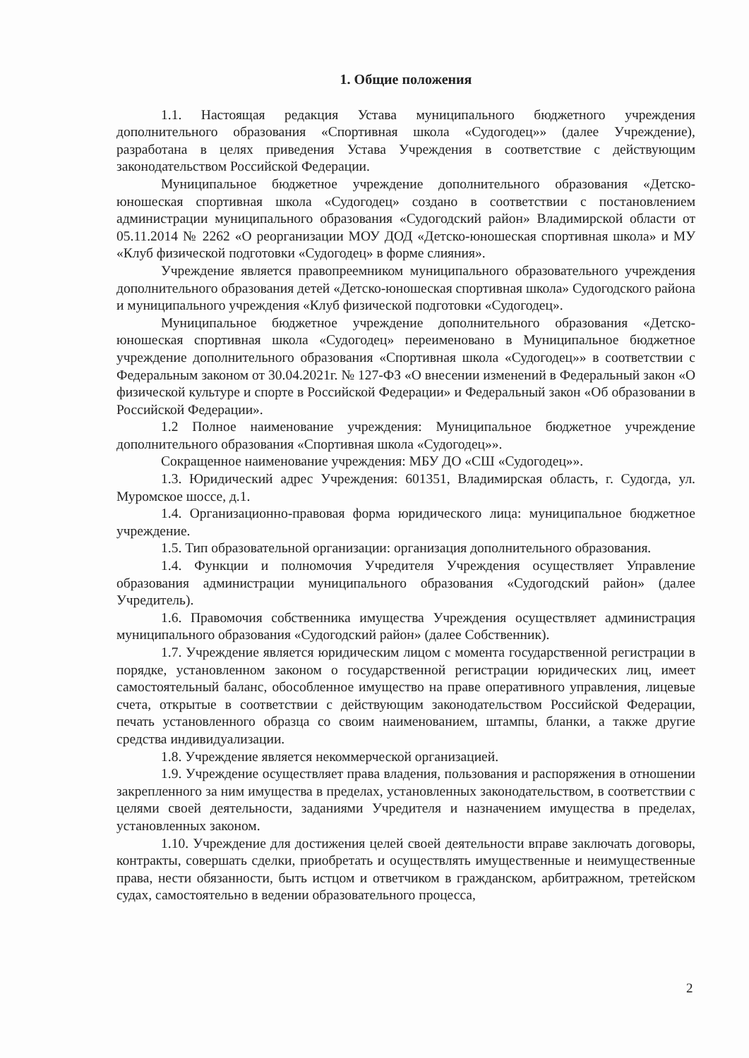1. Общие положения
1.1. Настоящая редакция Устава муниципального бюджетного учреждения дополнительного образования «Спортивная школа «Судогодец»» (далее Учреждение), разработана в целях приведения Устава Учреждения в соответствие с действующим законодательством Российской Федерации.
Муниципальное бюджетное учреждение дополнительного образования «Детско-юношеская спортивная школа «Судогодец» создано в соответствии с постановлением администрации муниципального образования «Судогодский район» Владимирской области от 05.11.2014 № 2262 «О реорганизации МОУ ДОД «Детско-юношеская спортивная школа» и МУ «Клуб физической подготовки «Судогодец» в форме слияния».
Учреждение является правопреемником муниципального образовательного учреждения дополнительного образования детей «Детско-юношеская спортивная школа» Судогодского района и муниципального учреждения «Клуб физической подготовки «Судогодец».
Муниципальное бюджетное учреждение дополнительного образования «Детско-юношеская спортивная школа «Судогодец» переименовано в Муниципальное бюджетное учреждение дополнительного образования «Спортивная школа «Судогодец»» в соответствии с Федеральным законом от 30.04.2021г. № 127-ФЗ «О внесении изменений в Федеральный закон «О физической культуре и спорте в Российской Федерации» и Федеральный закон «Об образовании в Российской Федерации».
1.2 Полное наименование учреждения: Муниципальное бюджетное учреждение дополнительного образования «Спортивная школа «Судогодец»».
Сокращенное наименование учреждения: МБУ ДО «СШ «Судогодец»».
1.3. Юридический адрес Учреждения: 601351, Владимирская область, г. Судогда, ул. Муромское шоссе, д.1.
1.4. Организационно-правовая форма юридического лица: муниципальное бюджетное учреждение.
1.5. Тип образовательной организации: организация дополнительного образования.
1.4. Функции и полномочия Учредителя Учреждения осуществляет Управление образования администрации муниципального образования «Судогодский район» (далее Учредитель).
1.6. Правомочия собственника имущества Учреждения осуществляет администрация муниципального образования «Судогодский район» (далее Собственник).
1.7. Учреждение является юридическим лицом с момента государственной регистрации в порядке, установленном законом о государственной регистрации юридических лиц, имеет самостоятельный баланс, обособленное имущество на праве оперативного управления, лицевые счета, открытые в соответствии с действующим законодательством Российской Федерации, печать установленного образца со своим наименованием, штампы, бланки, а также другие средства индивидуализации.
1.8. Учреждение является некоммерческой организацией.
1.9. Учреждение осуществляет права владения, пользования и распоряжения в отношении закрепленного за ним имущества в пределах, установленных законодательством, в соответствии с целями своей деятельности, заданиями Учредителя и назначением имущества в пределах, установленных законом.
1.10. Учреждение для достижения целей своей деятельности вправе заключать договоры, контракты, совершать сделки, приобретать и осуществлять имущественные и неимущественные права, нести обязанности, быть истцом и ответчиком в гражданском, арбитражном, третейском судах, самостоятельно в ведении образовательного процесса,
2